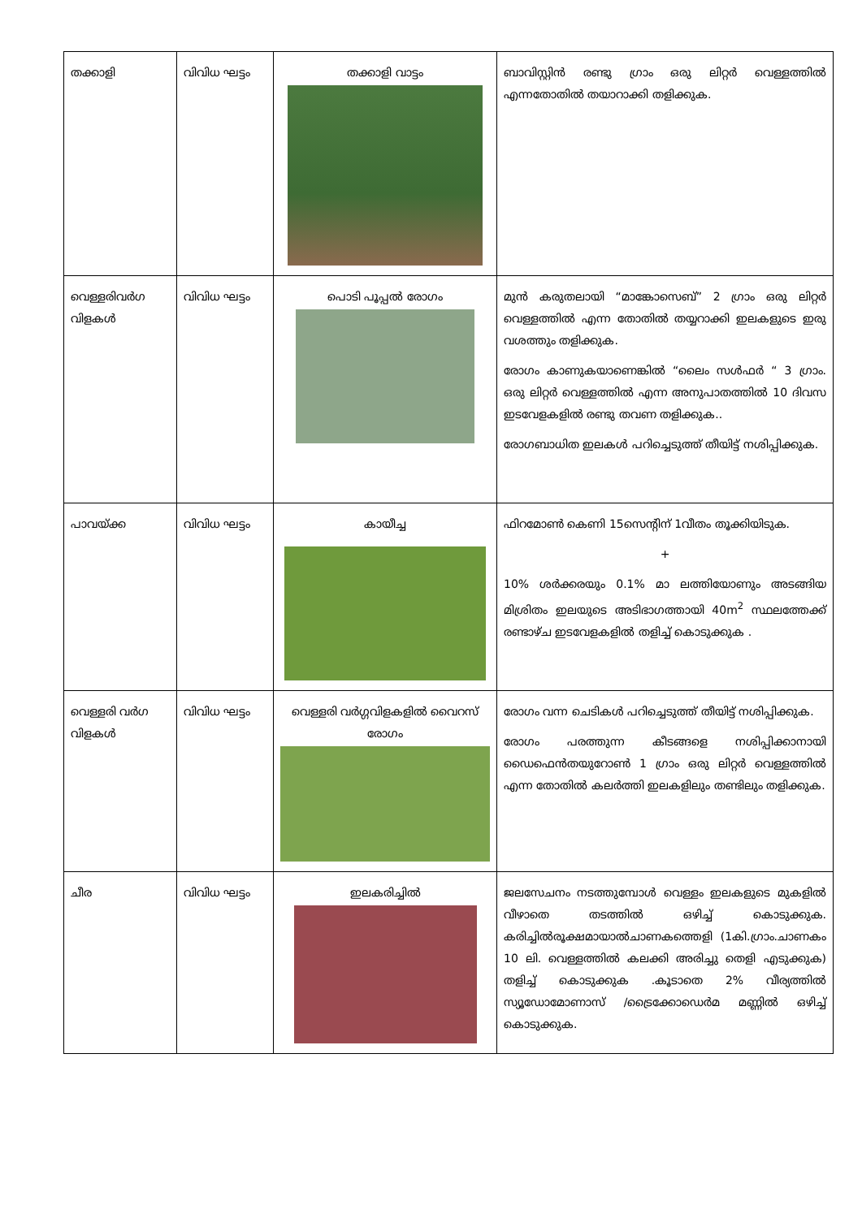| തക്കാളി | വിവിധ ഘട്ടം | തക്കാളി വാട്ടം | ബാവിസ്റ്റിൻ രണ്ടു ഗ്രാം ഒരു ലിറ്റർ വെള്ളത്തിൽ എന്നതോതിൽ തയാറാക്കി തളിക്കുക. |
| വെള്ളരിവർഗ വിളകൾ | വിവിധ ഘട്ടം | പൊടി പൂപ്പൽ രോഗം | മുൻ കരുതലായി “മാങ്കോസെബ്” 2 ഗ്രാം ഒരു ലിറ്റർ വെള്ളത്തിൽ എന്ന തോതിൽ തയ്യറാക്കി ഇലകളുടെ ഇരു വശത്തും തളിക്കുക. രോഗം കാണുകയാണെങ്കിൽ “ലൈം സൾഫർ “ 3 ഗ്രാം. ഒരു ലിറ്റർ വെള്ളത്തിൽ എന്ന അനുപാതത്തിൽ 10 ദിവസ ഇടവേളകളിൽ രണ്ടു തവണ തളിക്കുക.. രോഗബാധിത ഇലകൾ പറിച്ചെടുത്ത് തീയിട്ട് നശിപ്പിക്കുക. |
| പാവയ്ക്ക | വിവിധ ഘട്ടം | കായീച്ച | ഫിറമോൺ കെണി 15സെന്റിന് 1വീതം തൂക്കിയിടുക. + 10% ശർക്കരയും 0.1% മാ ലത്തിയോണും അടങ്ങിയ മിശ്രിതം ഇലയുടെ അടിഭാഗത്തായി 40m<sup>2</sup> സ്ഥലത്തേക്ക് രണ്ടാഴ്ച ഇടവേളകളിൽ തളിച്ച് കൊടുക്കുക . |
| വെള്ളരി വർഗ വിളകൾ | വിവിധ ഘട്ടം | വെള്ളരി വർഗ്ഗവിളകളിൽ വൈറസ് രോഗം | രോഗം വന്ന ചെടികൾ പറിച്ചെടുത്ത് തീയിട്ട് നശിപ്പിക്കുക. രോഗം പരത്തുന്ന കീടങ്ങളെ നശിപ്പിക്കാനായി ഡൈഫെൻതയുറോൺ 1 ഗ്രാം ഒരു ലിറ്റർ വെള്ളത്തിൽ എന്ന തോതിൽ കലർത്തി ഇലകളിലും തണ്ടിലും തളിക്കുക. |
| ചീര | വിവിധ ഘട്ടം | ഇലകരിച്ചിൽ | ജലസേചനം നടത്തുമ്പോൾ വെള്ളം ഇലകളുടെ മുകളിൽ വീഴാതെ തടത്തിൽ ഒഴിച്ച് കൊടുക്കുക. കരിച്ചിൽരൂക്ഷമായാൽചാണകത്തെളി (1കി.ഗ്രാം.ചാണകം 10 ലി. വെള്ളത്തിൽ കലക്കി അരിച്ചു തെളി എടുക്കുക) തളിച്ച് കൊടുക്കുക .കൂടാതെ 2% വീര്യത്തിൽ സ്യൂഡോമോണാസ് /ട്രൈക്കോഡെർമ മണ്ണിൽ ഒഴിച്ച് കൊടുക്കുക. |